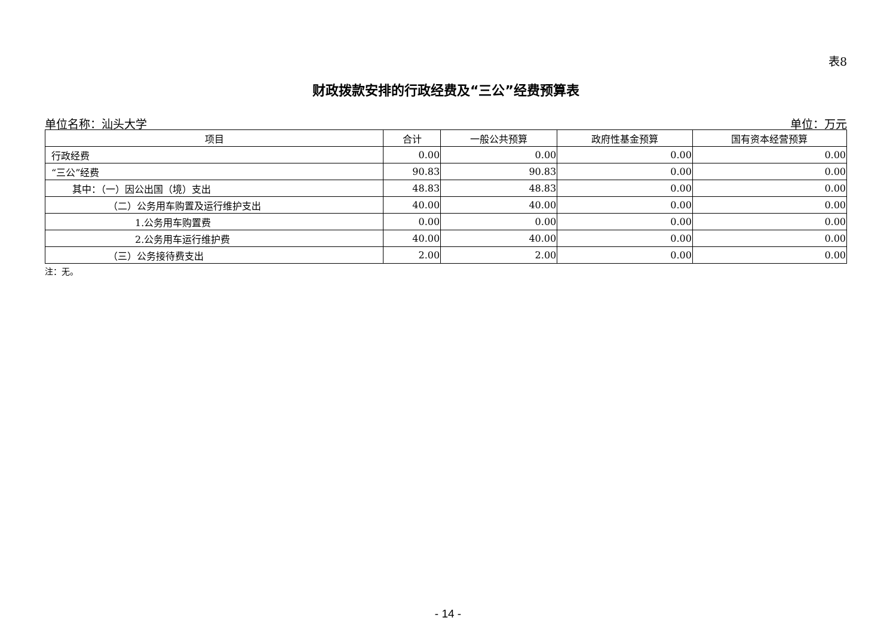表8
财政拨款安排的行政经费及“三公”经费预算表
单位名称：汕头大学 单位：万元
| 项目 | 合计 | 一般公共预算 | 政府性基金预算 | 国有资本经营预算 |
| --- | --- | --- | --- | --- |
| 行政经费 | 0.00 | 0.00 | 0.00 | 0.00 |
| “三公”经费 | 90.83 | 90.83 | 0.00 | 0.00 |
| 其中：（一）因公出国（境）支出 | 48.83 | 48.83 | 0.00 | 0.00 |
| （二）公务用车购置及运行维护支出 | 40.00 | 40.00 | 0.00 | 0.00 |
| 1.公务用车购置费 | 0.00 | 0.00 | 0.00 | 0.00 |
| 2.公务用车运行维护费 | 40.00 | 40.00 | 0.00 | 0.00 |
| （三）公务接待费支出 | 2.00 | 2.00 | 0.00 | 0.00 |
注：无。
- 14 -